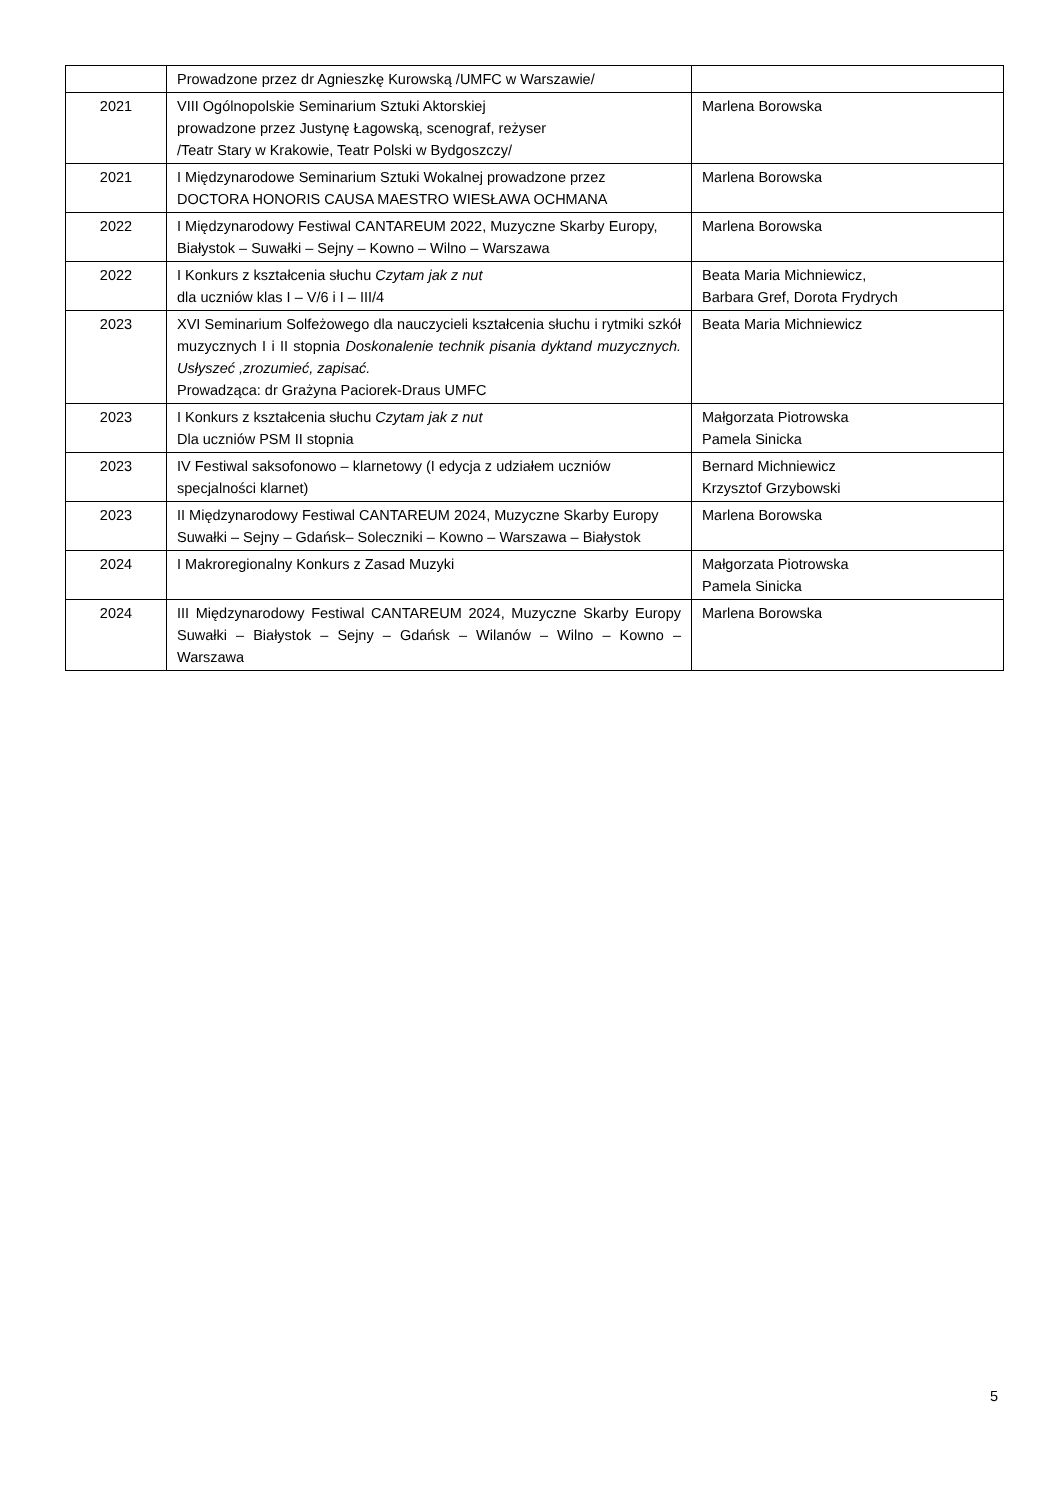| | Prowadzone przez dr Agnieszkę Kurowską /UMFC w Warszawie/ | |
| 2021 | VIII Ogólnopolskie Seminarium Sztuki Aktorskiej prowadzone przez Justynę Łagowską, scenograf, reżyser /Teatr Stary w Krakowie, Teatr Polski w Bydgoszczy/ | Marlena Borowska |
| 2021 | I Międzynarodowe Seminarium Sztuki Wokalnej prowadzone przez DOCTORA HONORIS CAUSA MAESTRO WIESŁAWA OCHMANA | Marlena Borowska |
| 2022 | I Międzynarodowy Festiwal CANTAREUM 2022, Muzyczne Skarby Europy, Białystok – Suwałki – Sejny – Kowno – Wilno – Warszawa | Marlena Borowska |
| 2022 | I Konkurs z kształcenia słuchu Czytam jak z nut dla uczniów klas I – V/6 i I – III/4 | Beata Maria Michniewicz, Barbara Gref, Dorota Frydrych |
| 2023 | XVI Seminarium Solfeżowego dla nauczycieli kształcenia słuchu i rytmiki szkół muzycznych I i II stopnia Doskonalenie technik pisania dyktand muzycznych. Usłyszeć ,zrozumieć, zapisać. Prowadząca: dr Grażyna Paciorek-Draus UMFC | Beata Maria Michniewicz |
| 2023 | I Konkurs z kształcenia słuchu Czytam jak z nut Dla uczniów PSM II stopnia | Małgorzata Piotrowska Pamela Sinicka |
| 2023 | IV Festiwal saksofonowo – klarnetowy (I edycja z udziałem uczniów specjalności klarnet) | Bernard Michniewicz Krzysztof Grzybowski |
| 2023 | II Międzynarodowy Festiwal CANTAREUM 2024, Muzyczne Skarby Europy Suwałki – Sejny – Gdańsk– Soleczniki – Kowno – Warszawa – Białystok | Marlena Borowska |
| 2024 | I Makroregionalny Konkurs z Zasad Muzyki | Małgorzata Piotrowska Pamela Sinicka |
| 2024 | III Międzynarodowy Festiwal CANTAREUM 2024, Muzyczne Skarby Europy Suwałki – Białystok – Sejny – Gdańsk – Wilanów – Wilno – Kowno – Warszawa | Marlena Borowska |
5